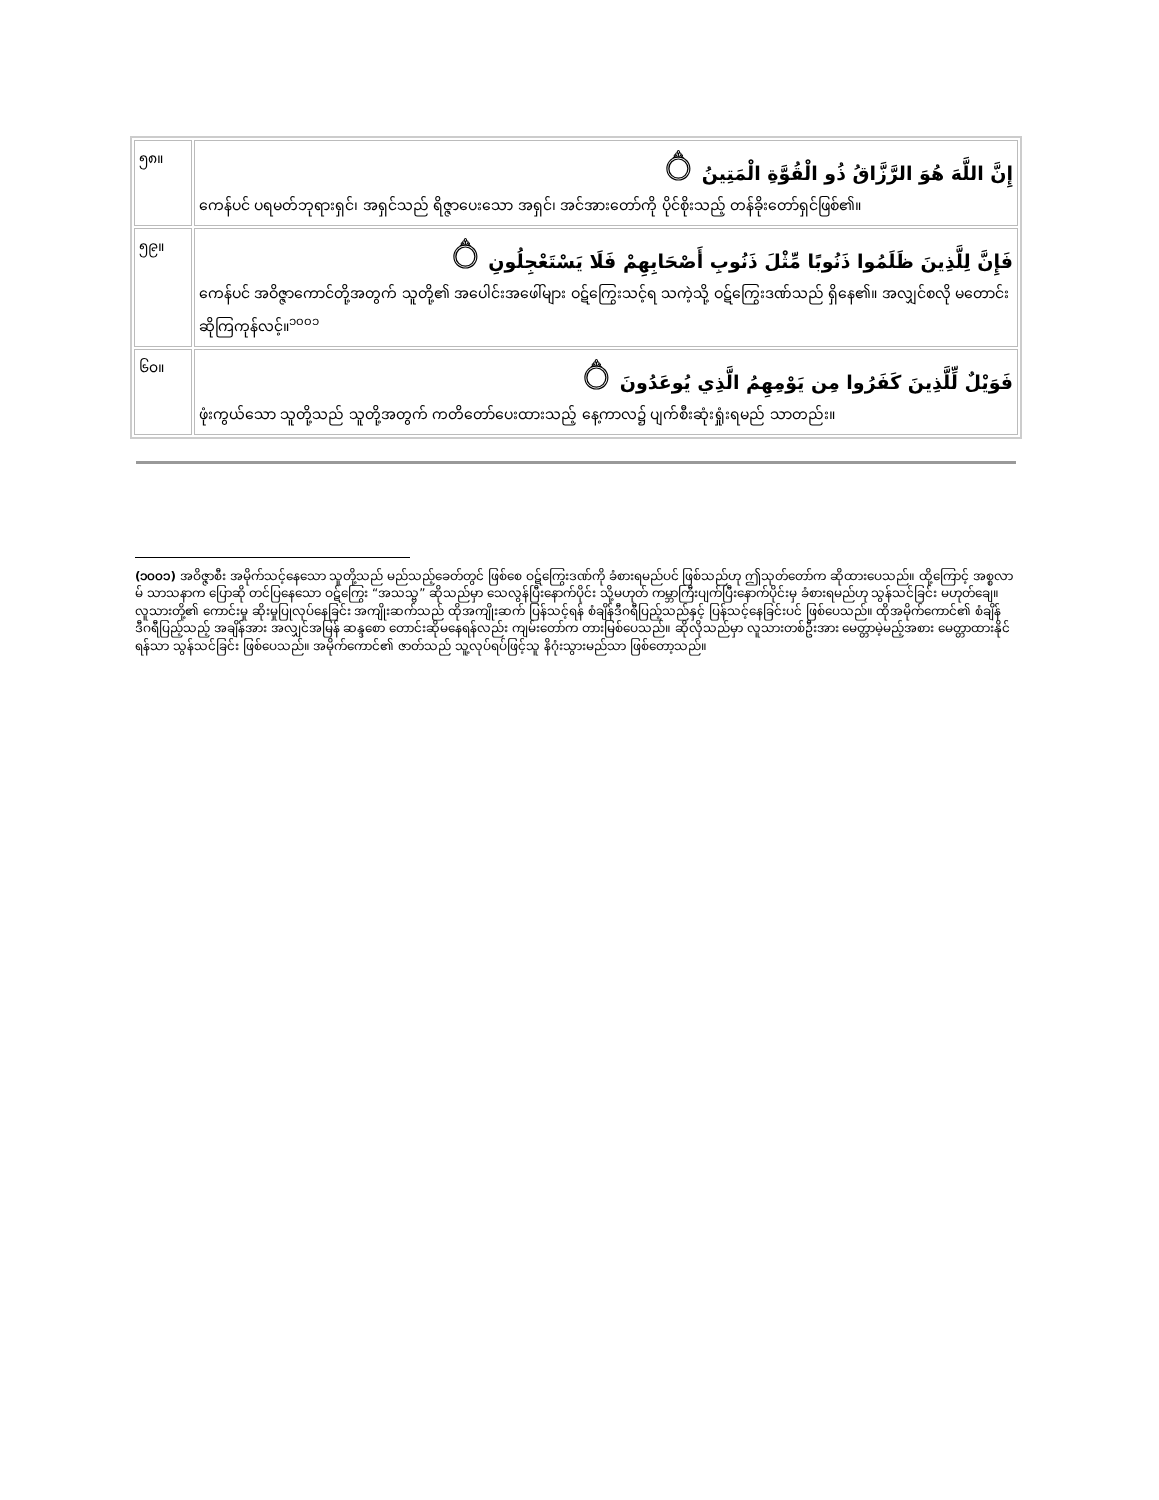| ၅၈။ | إِنَّ اللَّهَ هُوَ الرَّزَّاقُ ذُو الْقُوَّةِ الْمَتِينُ ۝ ကေန်ပင် ပရမတ်ဘုရားရှင်၊ အရှင်သည် ရိဇ္ဇာပေးသော အရှင်၊ အင်အားတော်ကို ပိုင်စိုးသည့် တန်ခိုးတော်ရှင်ဖြစ်၏။ |
| ၅၉။ | فَإِنَّ لِلَّذِينَ ظَلَمُوا ذَنُوبًا مِّثْلَ ذَنُوبِ أَصْحَابِهِمْ فَلَا يَسْتَعْجِلُونِ ۝ ကေန်ပင် အဝိဇ္ဇာကောင်တို့အတွက် သူတို့၏ အပေါင်းအဖေါ်များ ဝဋ်ကြွေးသင့်ရ သကဲ့သို့ ဝဋ်ကြွေးဒဏ်သည် ရှိနေ၏။ အလျှင်စလို မတောင်းဆိုကြကုန်လင့်။<sup>၁၀၀၁</sup> |
| ၆၀။ | فَوَيْلٌ لِّلَّذِينَ كَفَرُوا مِن يَوْمِهِمُ الَّذِي يُوعَدُونَ ۝ ဖုံးကွယ်သော သူတို့သည် သူတို့အတွက် ကတိတော်ပေးထားသည့် နေ့ကာလ၌ ပျက်စီးဆုံးရှုံးရမည် သာတည်း။ |
(၁၀၀၁) အဝိဇ္ဇာစီး အမိုက်သင့်နေသော သူတို့သည် မည်သည့်ခေတ်တွင် ဖြစ်စေ ဝဋ်ကြွေးဒဏ်ကို ခံစားရမည်ပင် ဖြစ်သည်ဟု ဤသုတ်တော်က ဆိုထားပေသည်။ ထို့ကြောင့် အစ္စလာမ် သာသနာက ပြောဆို တင်ပြနေသော ဝဋ်ကြွေး “အသသ္ဗ” ဆိုသည်မှာ သေလွန်ပြီးနောက်ပိုင်း သို့မဟုတ် ကမ္ဘာကြီးပျက်ပြီးနောက်ပိုင်းမှ ခံစားရမည်ဟု သွန်သင်ခြင်း မဟုတ်ချေ။ လူသားတို့၏ ကောင်းမှု ဆိုးမှုပြုလုပ်နေခြင်း အကျိုးဆက်သည် ထိုအကျိုးဆက် ပြန်သင့်ရန် စံချိန်ဒီဂရီပြည့်သည်နှင့် ပြန်သင့်နေခြင်းပင် ဖြစ်ပေသည်။ ထိုအမိုက်ကောင်၏ စံချိန် ဒီဂရီပြည့်သည့် အချိန်အား အလျှင်အမြန် ဆန္ဒစော တောင်းဆိုမနေရန်လည်း ကျမ်းတော်က တားမြစ်ပေသည်။ ဆိုလိုသည်မှာ လူသားတစ်ဦးအား မေတ္တာမဲ့မည့်အစား မေတ္တာထားနိုင်ရန်သာ သွန်သင်ခြင်း ဖြစ်ပေသည်။ အမိုက်ကောင်၏ ဇာတ်သည် သူ့လုပ်ရပ်ဖြင့်သူ နိဂုံးသွားမည်သာ ဖြစ်တော့သည်။